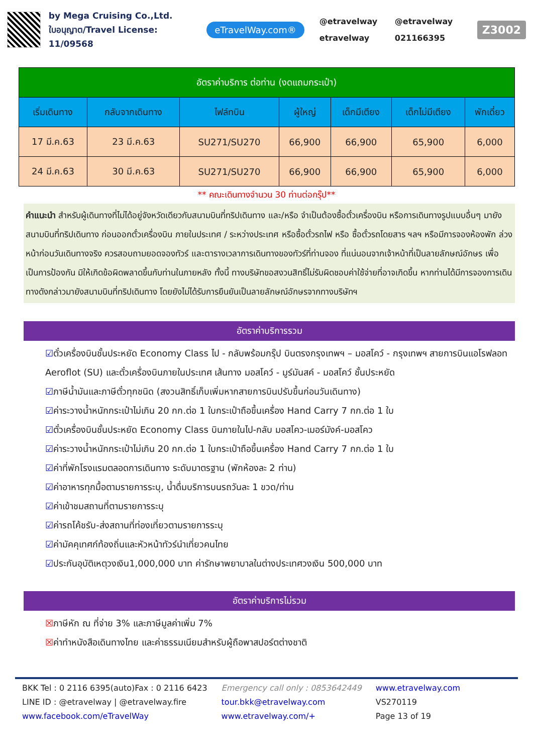by Mega Cruising Co.,Ltd.
ใบอนุญาต/Travel License: 11/09568
eTravelWay.com®
@etravelway @etravelway etravelway 021166395
Z3002
| อัตราค่าบริการ ต่อท่าน (งดแถมกระเป๋า) | | | | | | |
| --- | --- | --- | --- | --- | --- | --- |
| เริ่มเดินทาง | กลับจากเดินทาง | ไฟล์ทบิน | ผู้ใหญ่ | เด็กมีเตียง | เด็กไม่มีเตียง | พักเดี่ยว |
| 17 มี.ค.63 | 23 มี.ค.63 | SU271/SU270 | 66,900 | 66,900 | 65,900 | 6,000 |
| 24 มี.ค.63 | 30 มี.ค.63 | SU271/SU270 | 66,900 | 66,900 | 65,900 | 6,000 |
** คณะเดินทางจำนวน 30 ท่านต่อกรุ๊ป**
คำแนะนำ สำหรับผู้เดินทางที่ไม่ได้อยู่จังหวัดเดียวกับสนามบินที่ทริปเดินทาง และ/หรือ จำเป็นต้องซื้อตั๋วเครื่องบิน หรือการเดินทางรูปแบบอื่นๆ มายังสนามบินที่ทริปเดินทาง ก่อนออกตั๋วเครื่องบิน ภายในประเทศ / ระหว่างประเทศ หรือซื้อตั๋วรถไฟ หรือ ซื้อตั๋วรถโดยสาร ฯลฯ หรือมีการจองห้องพัก ล่วงหน้าก่อนวันเดินทางจริง ควรสอบถามยอดจองทัวร์ และตารางเวลาการเดินทางของทัวร์ที่ท่านจอง ที่แน่นอนจากเจ้าหน้าที่เป็นลายลักษณ์อักษร เพื่อเป็นการป้องกัน มิให้เกิดข้อผิดพลาดขึ้นกับท่านในภายหลัง ทั้งนี้ ทางบริษัทขอสงวนสิทธิ์ไม่รับผิดชอบค่าใช้จ่ายที่อาจเกิดขึ้น หากท่านได้มีการจองการเดินทางดังกล่าวมายังสนามบินที่ทริปเดินทาง โดยยังไม่ได้รับการยืนยันเป็นลายลักษณ์อักษรจากทางบริษัทฯ
อัตราค่าบริการรวม
☑ตั๋วเครื่องบินชั้นประหยัด Economy Class ไป - กลับพร้อมกรุ๊ป บินตรงกรุงเทพฯ – มอสโคว์ - กรุงเทพฯ สายการบินแอโรฟลอท Aeroflot (SU) และตั๋วเครื่องบินภายในประเทศ เส้นทาง มอสโคว์ - มูร์มันสค์ - มอสโคว์ ชั้นประหยัด
☑ภาษีน้ำมันและภาษีตั๋วทุกชนิด (สงวนสิทธิ์เก็บเพิ่มหากสายการบินปรับขึ้นก่อนวันเดินทาง)
☑ค่าระวางน้ำหนักกระเป๋าไม่เกิน 20 กก.ต่อ 1 ใบกระเป๋าถือขึ้นเครื่อง Hand Carry 7 กก.ต่อ 1 ใบ
☑ตั๋วเครื่องบินชั้นประหยัด Economy Class บินภายในไป-กลับ มอสโคว-เมอร์มังค์-มอสโคว
☑ค่าระวางน้ำหนักกระเป๋าไม่เกิน 20 กก.ต่อ 1 ใบกระเป๋าถือขึ้นเครื่อง Hand Carry 7 กก.ต่อ 1 ใบ
☑ค่าที่พักโรงแรมตลอดการเดินทาง ระดับมาตรฐาน (พักห้องละ 2 ท่าน)
☑ค่าอาหารทุกมื้อตามรายการระบุ, น้ำดื่มบริการบนรถวันละ 1 ขวด/ท่าน
☑ค่าเข้าชมสถานที่ตามรายการระบุ
☑ค่ารถโค้ชรับ-ส่งสถานที่ท่องเที่ยวตามรายการระบุ
☑ค่ามัคคุเทศก์ท้องถิ่นและหัวหน้าทัวร์นำเที่ยวคนไทย
☑ประกันอุบัติเหตุวงเงิน1,000,000 บาท ค่ารักษาพยาบาลในต่างประเทศวงเงิน 500,000 บาท
อัตราค่าบริการไม่รวม
☒ภาษีหัก ณ ที่จ่าย 3% และภาษีมูลค่าเพิ่ม 7%
☒ค่าทำหนังสือเดินทางไทย และค่าธรรมเนียมสำหรับผู้ถือพาสปอร์ตต่างชาติ
BKK Tel : 0 2116 6395(auto)Fax : 0 2116 6423
LINE ID : @etravelway | @etravelway.fire
www.facebook.com/eTravelWay
Emergency call only : 0853642449
tour.bkk@etravelway.com
www.etravelway.com/+
www.etravelway.com
VS270119
Page 13 of 19